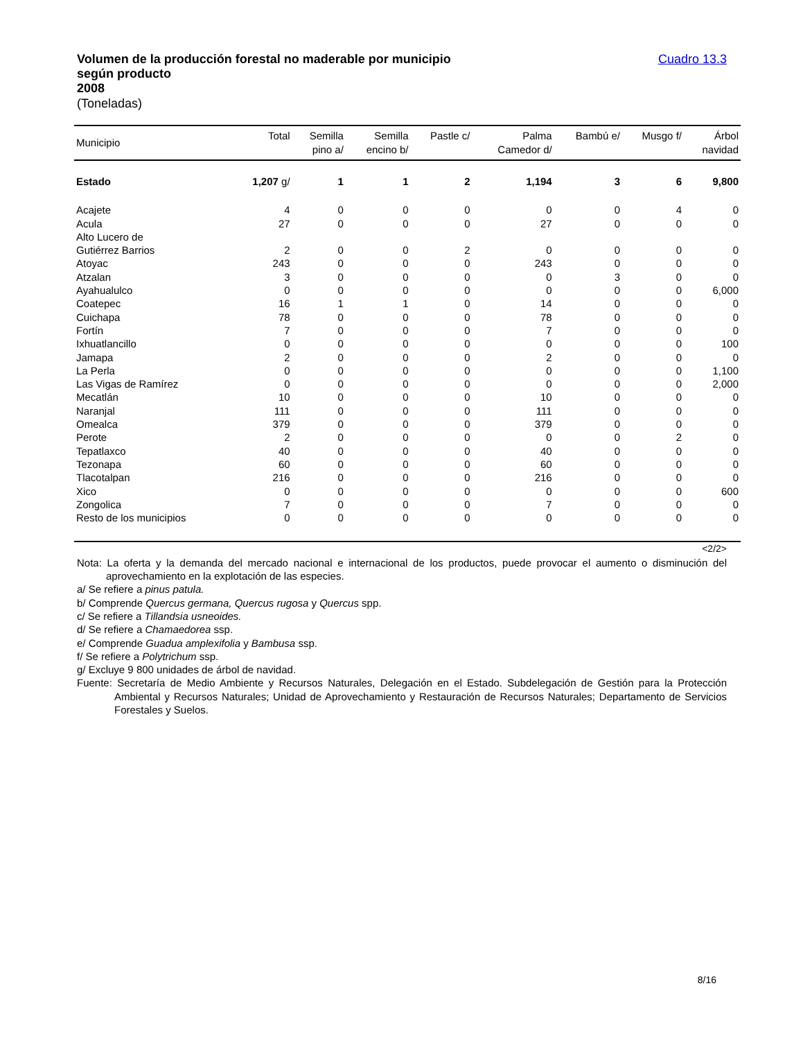Volumen de la producción forestal no maderable por municipio
según producto
2008
(Toneladas)
Cuadro 13.3
| Municipio | Total | Semilla pino a/ | Semilla encino b/ | Pastle c/ | Palma Camedor d/ | Bambú e/ | Musgo f/ | Árbol navidad |
| --- | --- | --- | --- | --- | --- | --- | --- | --- |
| Estado | 1,207 g/ | 1 | 1 | 2 | 1,194 | 3 | 6 | 9,800 |
| Acajete | 4 | 0 | 0 | 0 | 0 | 0 | 4 | 0 |
| Acula | 27 | 0 | 0 | 0 | 27 | 0 | 0 | 0 |
| Alto Lucero de Gutiérrez Barrios | 2 | 0 | 0 | 2 | 0 | 0 | 0 | 0 |
| Atoyac | 243 | 0 | 0 | 0 | 243 | 0 | 0 | 0 |
| Atzalan | 3 | 0 | 0 | 0 | 0 | 3 | 0 | 0 |
| Ayahualulco | 0 | 0 | 0 | 0 | 0 | 0 | 0 | 6,000 |
| Coatepec | 16 | 1 | 1 | 0 | 14 | 0 | 0 | 0 |
| Cuichapa | 78 | 0 | 0 | 0 | 78 | 0 | 0 | 0 |
| Fortín | 7 | 0 | 0 | 0 | 7 | 0 | 0 | 0 |
| Ixhuatlancillo | 0 | 0 | 0 | 0 | 0 | 0 | 0 | 100 |
| Jamapa | 2 | 0 | 0 | 0 | 2 | 0 | 0 | 0 |
| La Perla | 0 | 0 | 0 | 0 | 0 | 0 | 0 | 1,100 |
| Las Vigas de Ramírez | 0 | 0 | 0 | 0 | 0 | 0 | 0 | 2,000 |
| Mecatlán | 10 | 0 | 0 | 0 | 10 | 0 | 0 | 0 |
| Naranjal | 111 | 0 | 0 | 0 | 111 | 0 | 0 | 0 |
| Omealca | 379 | 0 | 0 | 0 | 379 | 0 | 0 | 0 |
| Perote | 2 | 0 | 0 | 0 | 0 | 0 | 2 | 0 |
| Tepatlaxco | 40 | 0 | 0 | 0 | 40 | 0 | 0 | 0 |
| Tezonapa | 60 | 0 | 0 | 0 | 60 | 0 | 0 | 0 |
| Tlacotalpan | 216 | 0 | 0 | 0 | 216 | 0 | 0 | 0 |
| Xico | 0 | 0 | 0 | 0 | 0 | 0 | 0 | 600 |
| Zongolica | 7 | 0 | 0 | 0 | 7 | 0 | 0 | 0 |
| Resto de los municipios | 0 | 0 | 0 | 0 | 0 | 0 | 0 | 0 |
<2/2>
Nota: La oferta y la demanda del mercado nacional e internacional de los productos, puede provocar el aumento o disminución del aprovechamiento en la explotación de las especies.
a/ Se refiere a pinus patula.
b/ Comprende Quercus germana, Quercus rugosa y Quercus spp.
c/ Se refiere a Tillandsia usneoides.
d/ Se refiere a Chamaedorea ssp.
e/ Comprende Guadua amplexifolia y Bambusa ssp.
f/ Se refiere a Polytrichum ssp.
g/ Excluye 9 800 unidades de árbol de navidad.
Fuente: Secretaría de Medio Ambiente y Recursos Naturales, Delegación en el Estado. Subdelegación de Gestión para la Protección Ambiental y Recursos Naturales; Unidad de Aprovechamiento y Restauración de Recursos Naturales; Departamento de Servicios Forestales y Suelos.
8/16